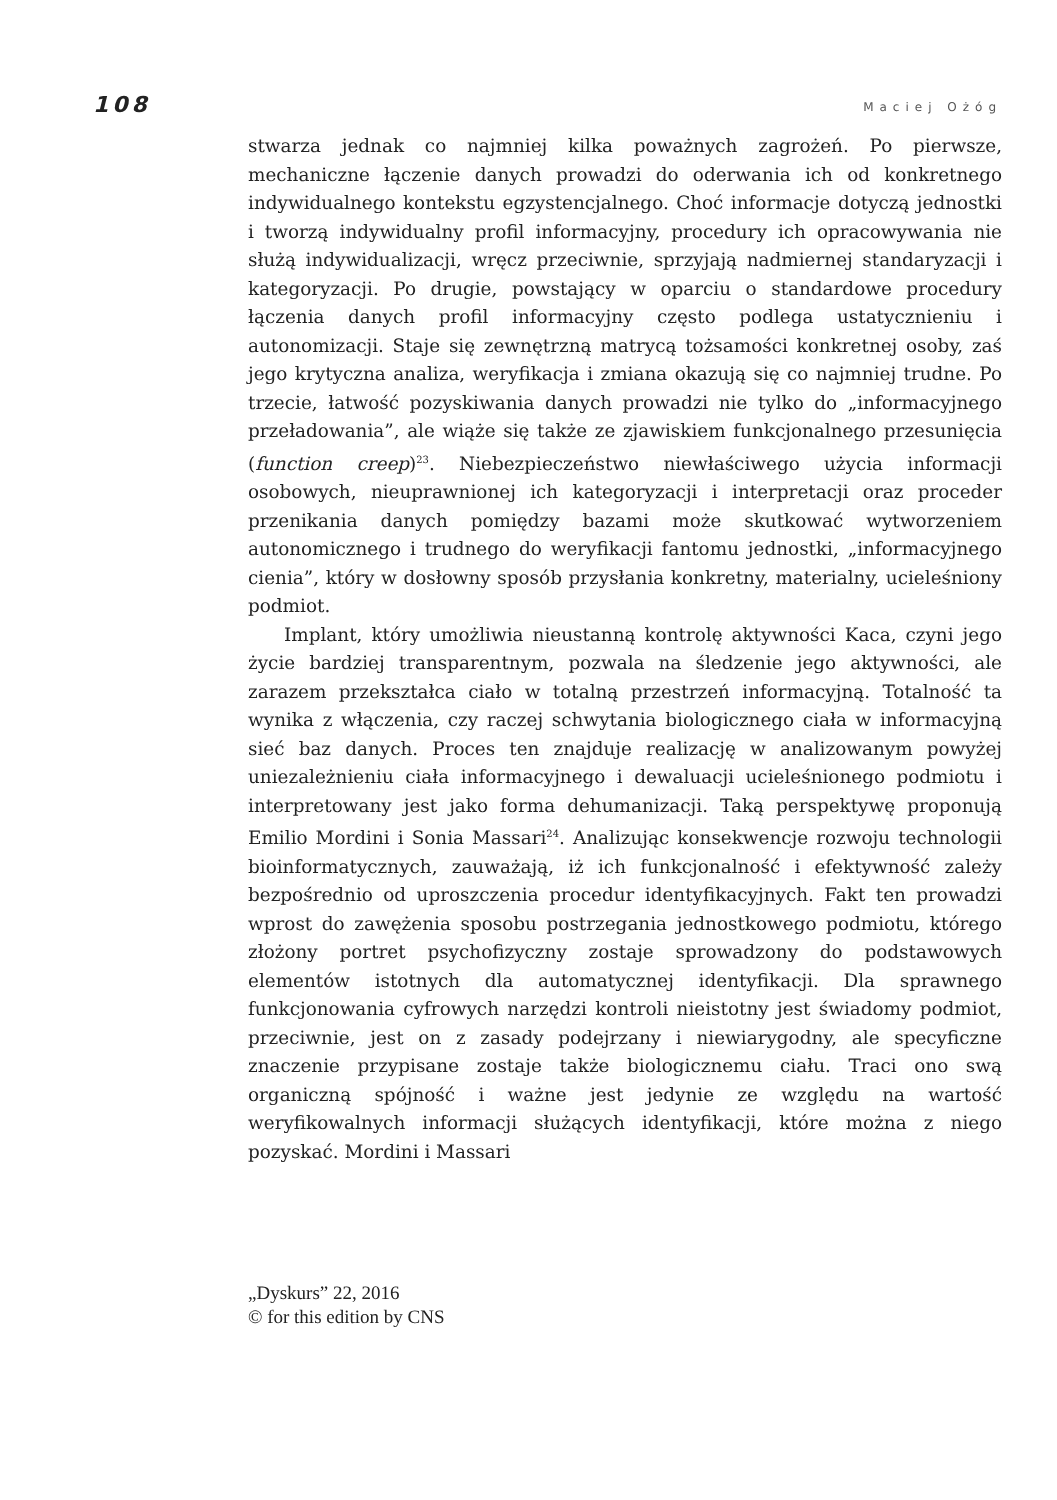108 Maciej Ożóg
stwarza jednak co najmniej kilka poważnych zagrożeń. Po pierwsze, mechaniczne łączenie danych prowadzi do oderwania ich od konkretnego indywidualnego kontekstu egzystencjalnego. Choć informacje dotyczą jednostki i tworzą indywidualny profil informacyjny, procedury ich opracowywania nie służą indywidualizacji, wręcz przeciwnie, sprzyjają nadmiernej standaryzacji i kategoryzacji. Po drugie, powstający w oparciu o standardowe procedury łączenia danych profil informacyjny często podlega ustatycznieniu i autonomizacji. Staje się zewnętrzną matrycą tożsamości konkretnej osoby, zaś jego krytyczna analiza, weryfikacja i zmiana okazują się co najmniej trudne. Po trzecie, łatwość pozyskiwania danych prowadzi nie tylko do „informacyjnego przeładowania”, ale wiąże się także ze zjawiskiem funkcjonalnego przesunięcia (function creep)<sup>23</sup>. Niebezpieczeństwo niewłaściwego użycia informacji osobowych, nieuprawnionej ich kategoryzacji i interpretacji oraz proceder przenikania danych pomiędzy bazami może skutkować wytworzeniem autonomicznego i trudnego do weryfikacji fantomu jednostki, „informacyjnego cienia”, który w dosłowny sposób przysłania konkretny, materialny, ucieleśniony podmiot.
Implant, który umożliwia nieustanną kontrolę aktywności Kaca, czyni jego życie bardziej transparentnym, pozwala na śledzenie jego aktywności, ale zarazem przekształca ciało w totalną przestrzeń informacyjną. Totalność ta wynika z włączenia, czy raczej schwytania biologicznego ciała w informacyjną sieć baz danych. Proces ten znajduje realizację w analizowanym powyżej uniezależnieniu ciała informacyjnego i dewaluacji ucieleśnionego podmiotu i interpretowany jest jako forma dehumanizacji. Taką perspektywę proponują Emilio Mordini i Sonia Massari<sup>24</sup>. Analizując konsekwencje rozwoju technologii bioinformatycznych, zauważają, iż ich funkcjonalność i efektywność zależy bezpośrednio od uproszczenia procedur identyfikacyjnych. Fakt ten prowadzi wprost do zawężenia sposobu postrzegania jednostkowego podmiotu, którego złożony portret psychofizyczny zostaje sprowadzony do podstawowych elementów istotnych dla automatycznej identyfikacji. Dla sprawnego funkcjonowania cyfrowych narzędzi kontroli nieistotny jest świadomy podmiot, przeciwnie, jest on z zasady podejrzany i niewiarygodny, ale specyficzne znaczenie przypisane zostaje także biologicznemu ciału. Traci ono swą organiczną spójność i ważne jest jedynie ze względu na wartość weryfikowalnych informacji służących identyfikacji, które można z niego pozyskać. Mordini i Massari
„Dyskurs” 22, 2016
© for this edition by CNS